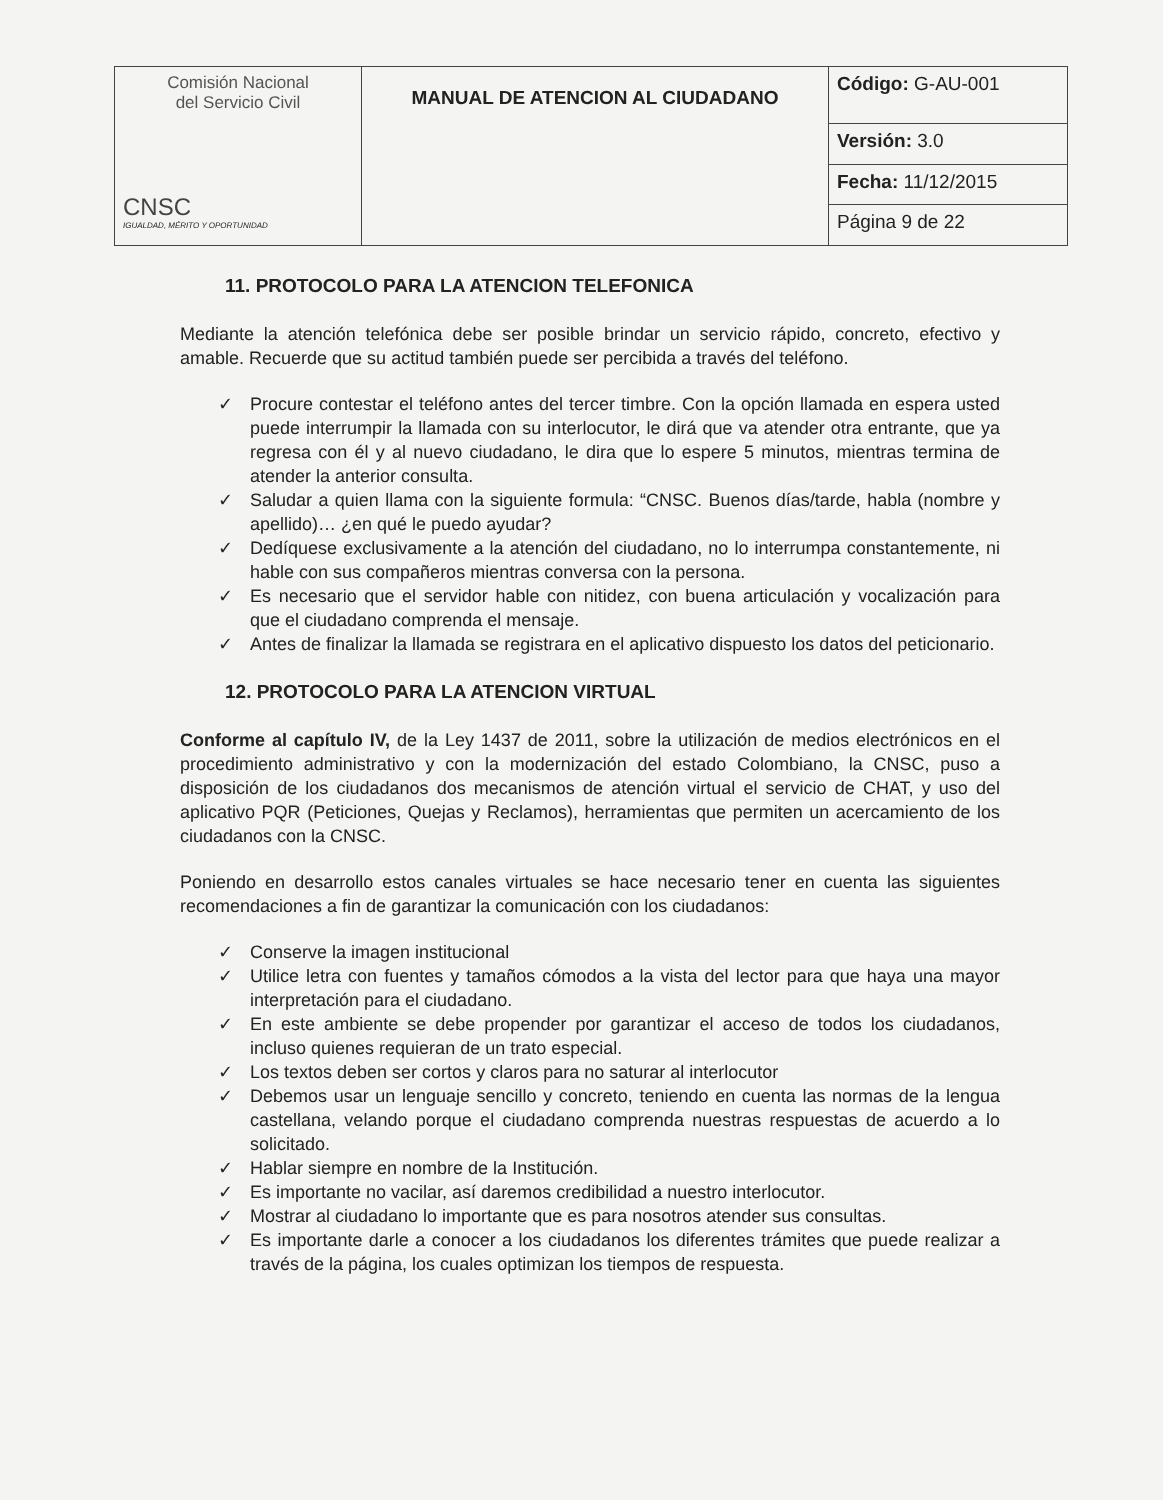| Comisión Nacional del Servicio Civil CNSC IGUALDAD, MÉRITO Y OPORTUNIDAD | MANUAL DE ATENCION AL CIUDADANO | Código: G-AU-001 |
| | | Versión: 3.0 |
| | | Fecha: 11/12/2015 |
| | | Página 9 de 22 |
11. PROTOCOLO PARA LA ATENCION TELEFONICA
Mediante la atención telefónica debe ser posible brindar un servicio rápido, concreto, efectivo y amable. Recuerde que su actitud también puede ser percibida a través del teléfono.
✓ Procure contestar el teléfono antes del tercer timbre. Con la opción llamada en espera usted puede interrumpir la llamada con su interlocutor, le dirá que va atender otra entrante, que ya regresa con él y al nuevo ciudadano, le dira que lo espere 5 minutos, mientras termina de atender la anterior consulta.
✓ Saludar a quien llama con la siguiente formula: “CNSC. Buenos días/tarde, habla (nombre y apellido)… ¿en qué le puedo ayudar?
✓ Dedíquese exclusivamente a la atención del ciudadano, no lo interrumpa constantemente, ni hable con sus compañeros mientras conversa con la persona.
✓ Es necesario que el servidor hable con nitidez, con buena articulación y vocalización para que el ciudadano comprenda el mensaje.
✓ Antes de finalizar la llamada se registrara en el aplicativo dispuesto los datos del peticionario.
12. PROTOCOLO PARA LA ATENCION VIRTUAL
Conforme al capítulo IV, de la Ley 1437 de 2011, sobre la utilización de medios electrónicos en el procedimiento administrativo y con la modernización del estado Colombiano, la CNSC, puso a disposición de los ciudadanos dos mecanismos de atención virtual el servicio de CHAT, y uso del aplicativo PQR (Peticiones, Quejas y Reclamos), herramientas que permiten un acercamiento de los ciudadanos con la CNSC.
Poniendo en desarrollo estos canales virtuales se hace necesario tener en cuenta las siguientes recomendaciones a fin de garantizar la comunicación con los ciudadanos:
✓ Conserve la imagen institucional
✓ Utilice letra con fuentes y tamaños cómodos a la vista del lector para que haya una mayor interpretación para el ciudadano.
✓ En este ambiente se debe propender por garantizar el acceso de todos los ciudadanos, incluso quienes requieran de un trato especial.
✓ Los textos deben ser cortos y claros para no saturar al interlocutor
✓ Debemos usar un lenguaje sencillo y concreto, teniendo en cuenta las normas de la lengua castellana, velando porque el ciudadano comprenda nuestras respuestas de acuerdo a lo solicitado.
✓ Hablar siempre en nombre de la Institución.
✓ Es importante no vacilar, así daremos credibilidad a nuestro interlocutor.
✓ Mostrar al ciudadano lo importante que es para nosotros atender sus consultas.
✓ Es importante darle a conocer a los ciudadanos los diferentes trámites que puede realizar a través de la página, los cuales optimizan los tiempos de respuesta.